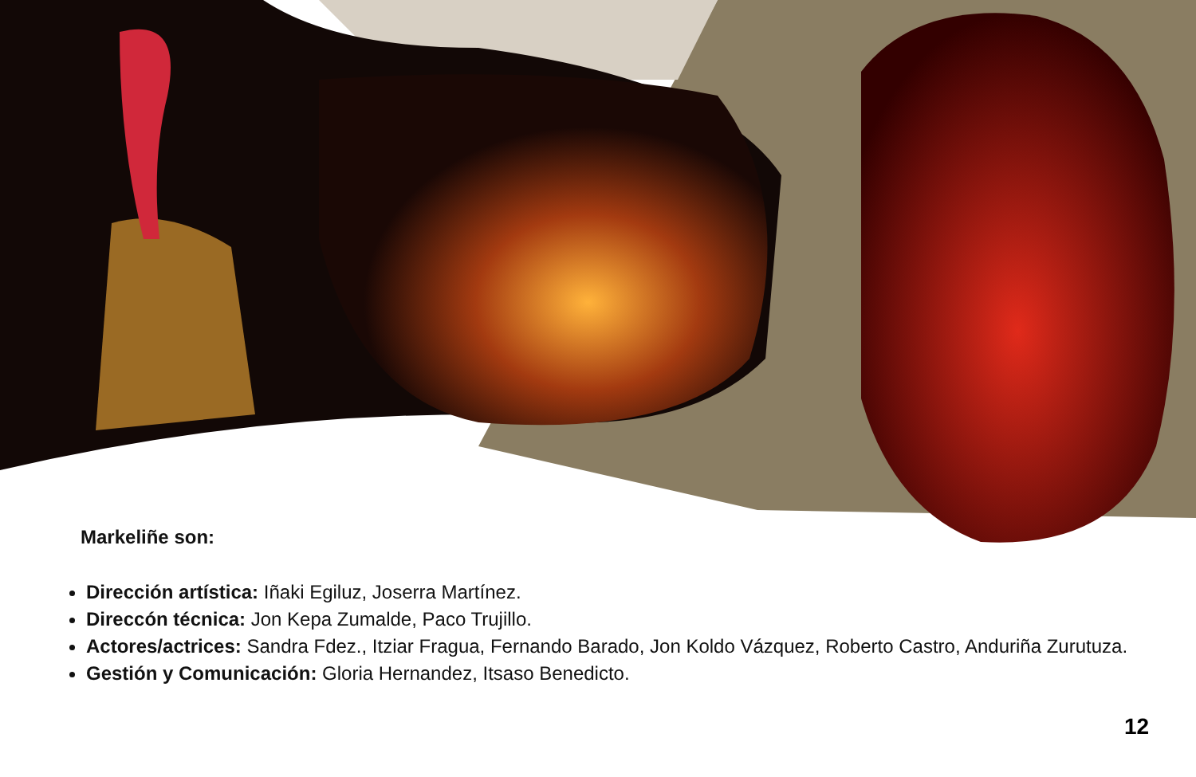Markeliñe son:
Dirección artística: Iñaki Egiluz, Joserra Martínez.
Direccón técnica: Jon Kepa Zumalde, Paco Trujillo.
Actores/actrices: Sandra Fdez., Itziar Fragua, Fernando Barado, Jon Koldo Vázquez, Roberto Castro, Anduriña Zurutuza.
Gestión y Comunicación: Gloria Hernandez, Itsaso Benedicto.
12